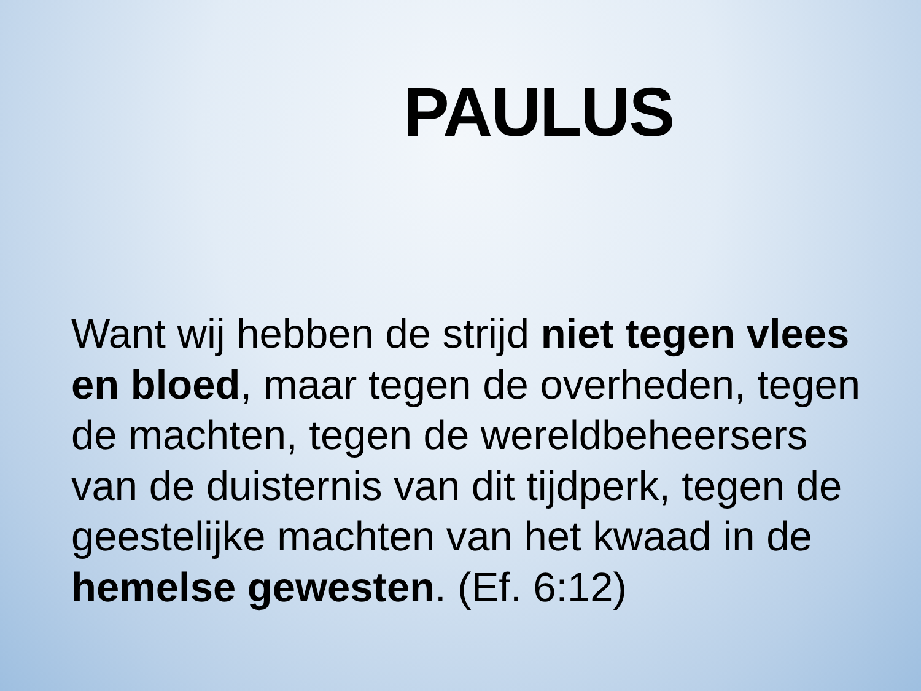PAULUS
Want wij hebben de strijd niet tegen vlees en bloed, maar tegen de overheden, tegen de machten, tegen de wereldbeheersers van de duisternis van dit tijdperk, tegen de geestelijke machten van het kwaad in de hemelse gewesten. (Ef. 6:12)